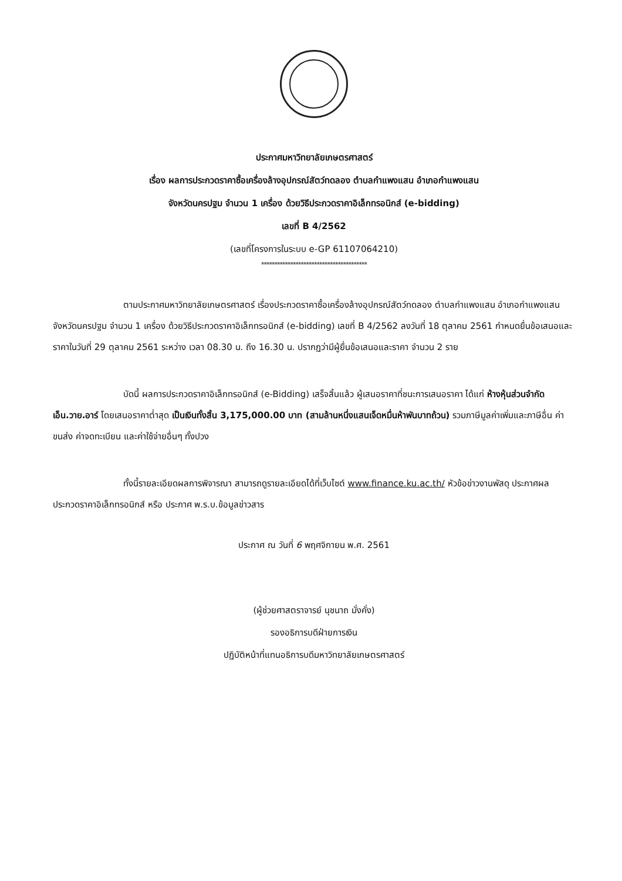ประกาศมหาวิทยาลัยเกษตรศาสตร์
เรื่อง ผลการประกวดราคาซื้อเครื่องล้างอุปกรณ์สัตว์ทดลอง ตำบลกำแพงแสน อำเภอกำแพงแสน
จังหวัดนครปฐม จำนวน 1 เครื่อง ด้วยวิธีประกวดราคาอิเล็กทรอนิกส์ (e-bidding)
เลขที่ B 4/2562
(เลขที่โครงการในระบบ e-GP 61107064210)
****************************************
ตามประกาศมหาวิทยาลัยเกษตรศาสตร์ เรื่องประกวดราคาซื้อเครื่องล้างอุปกรณ์สัตว์ทดลอง ตำบลกำแพงแสน อำเภอกำแพงแสน จังหวัดนครปฐม จำนวน 1 เครื่อง ด้วยวิธีประกวดราคาอิเล็กทรอนิกส์ (e-bidding) เลขที่ B 4/2562 ลงวันที่ 18 ตุลาคม 2561 กำหนดยื่นข้อเสนอและราคาในวันที่ 29 ตุลาคม 2561 ระหว่าง เวลา 08.30 น. ถึง 16.30 น. ปรากฏว่ามีผู้ยื่นข้อเสนอและราคา จำนวน 2 ราย
บัดนี้ ผลการประกวดราคาอิเล็กทรอนิกส์ (e-Bidding) เสร็จสิ้นแล้ว ผู้เสนอราคาที่ชนะการเสนอราคา ได้แก่ ห้างหุ้นส่วนจำกัด เอ็น.วาย.อาร์ โดยเสนอราคาต่ำสุด เป็นเงินทั้งสิ้น 3,175,000.00 บาท (สามล้านหนึ่งแสนเจ็ดหมื่นห้าพันบาทถ้วน) รวมภาษีมูลค่าเพิ่มและภาษีอื่น ค่าขนส่ง ค่าจดทะเบียน และค่าใช้จ่ายอื่นๆ ทั้งปวง
ทั้งนี้รายละเอียดผลการพิจารณา สามารถดูรายละเอียดได้ที่เว็บไซต์ www.finance.ku.ac.th/ หัวข้อข่าวงานพัสดุ ประกาศผลประกวดราคาอิเล็กทรอนิกส์ หรือ ประกาศ พ.ร.บ.ข้อมูลข่าวสาร
ประกาศ ณ วันที่ 6 พฤศจิกายน พ.ศ. 2561
(ผู้ช่วยศาสตราจารย์ นุชนาถ มั่งคั่ง)
รองอธิการบดีฝ่ายการเงิน
ปฏิบัติหน้าที่แทนอธิการบดีมหาวิทยาลัยเกษตรศาสตร์